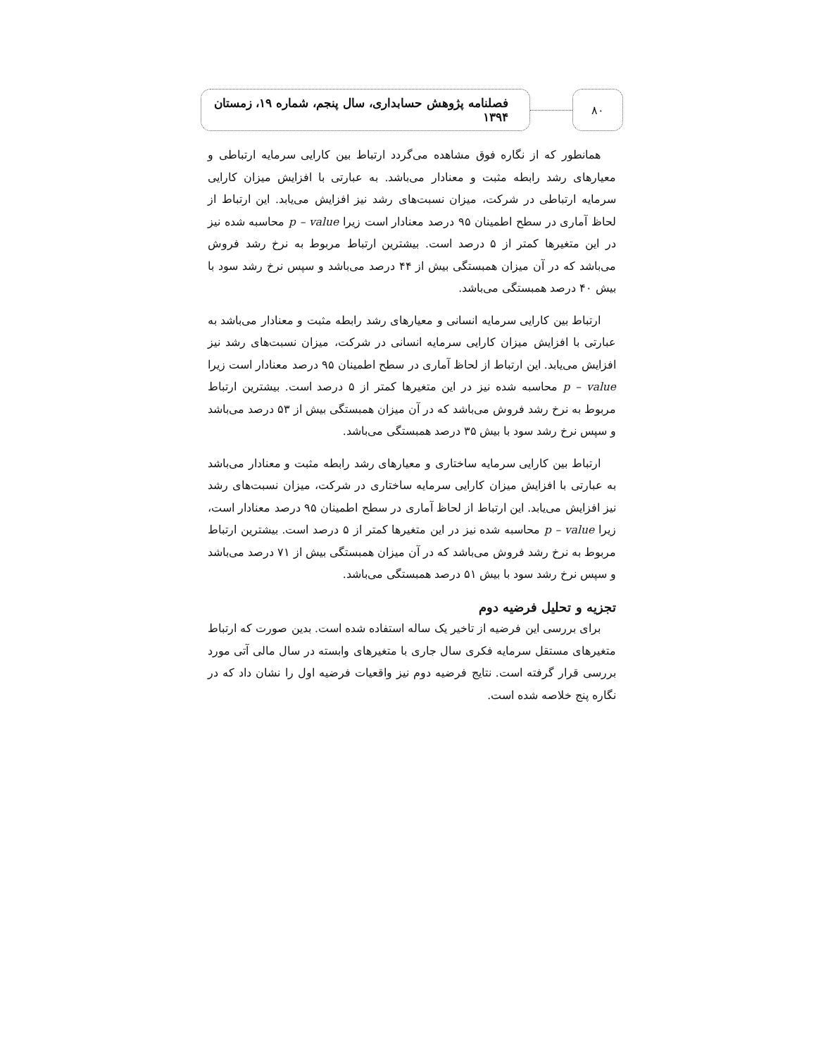۸۰
فصلنامه پژوهش حسابداری، سال پنجم، شماره ۱۹، زمستان ۱۳۹۴
همانطور که از نگاره فوق مشاهده می‌گردد ارتباط بین کارایی سرمایه ارتباطی و معیارهای رشد رابطه مثبت و معنادار می‌باشد. به عبارتی با افزایش میزان کارایی سرمایه ارتباطی در شرکت، میزان نسبت‌های رشد نیز افزایش می‌یابد. این ارتباط از لحاظ آماری در سطح اطمینان ۹۵ درصد معنادار است زیرا p – value محاسبه شده نیز در این متغیرها کمتر از ۵ درصد است. بیشترین ارتباط مربوط به نرخ رشد فروش می‌باشد که در آن میزان همبستگی بیش از ۴۴ درصد می‌باشد و سپس نرخ رشد سود با بیش ۴۰ درصد همبستگی می‌باشد.
ارتباط بین کارایی سرمایه انسانی و معیارهای رشد رابطه مثبت و معنادار می‌باشد به عبارتی با افزایش میزان کارایی سرمایه انسانی در شرکت، میزان نسبت‌های رشد نیز افزایش می‌یابد. این ارتباط از لحاظ آماری در سطح اطمینان ۹۵ درصد معنادار است زیرا p – value محاسبه شده نیز در این متغیرها کمتر از ۵ درصد است. بیشترین ارتباط مربوط به نرخ رشد فروش می‌باشد که در آن میزان همبستگی بیش از ۵۳ درصد می‌باشد و سپس نرخ رشد سود با بیش ۳۵ درصد همبستگی می‌باشد.
ارتباط بین کارایی سرمایه ساختاری و معیارهای رشد رابطه مثبت و معنادار می‌باشد به عبارتی با افزایش میزان کارایی سرمایه ساختاری در شرکت، میزان نسبت‌های رشد نیز افزایش می‌یابد. این ارتباط از لحاظ آماری در سطح اطمینان ۹۵ درصد معنادار است، زیرا p – value محاسبه شده نیز در این متغیرها کمتر از ۵ درصد است. بیشترین ارتباط مربوط به نرخ رشد فروش می‌باشد که در آن میزان همبستگی بیش از ۷۱ درصد می‌باشد و سپس نرخ رشد سود با بیش ۵۱ درصد همبستگی می‌باشد.
تجزیه و تحلیل فرضیه دوم
برای بررسی این فرضیه از تاخیر یک ساله استفاده شده است. بدین صورت که ارتباط متغیرهای مستقل سرمایه فکری سال جاری با متغیرهای وابسته در سال مالی آتی مورد بررسی قرار گرفته است. نتایج فرضیه دوم نیز واقعیات فرضیه اول را نشان داد که در نگاره پنج خلاصه شده است.